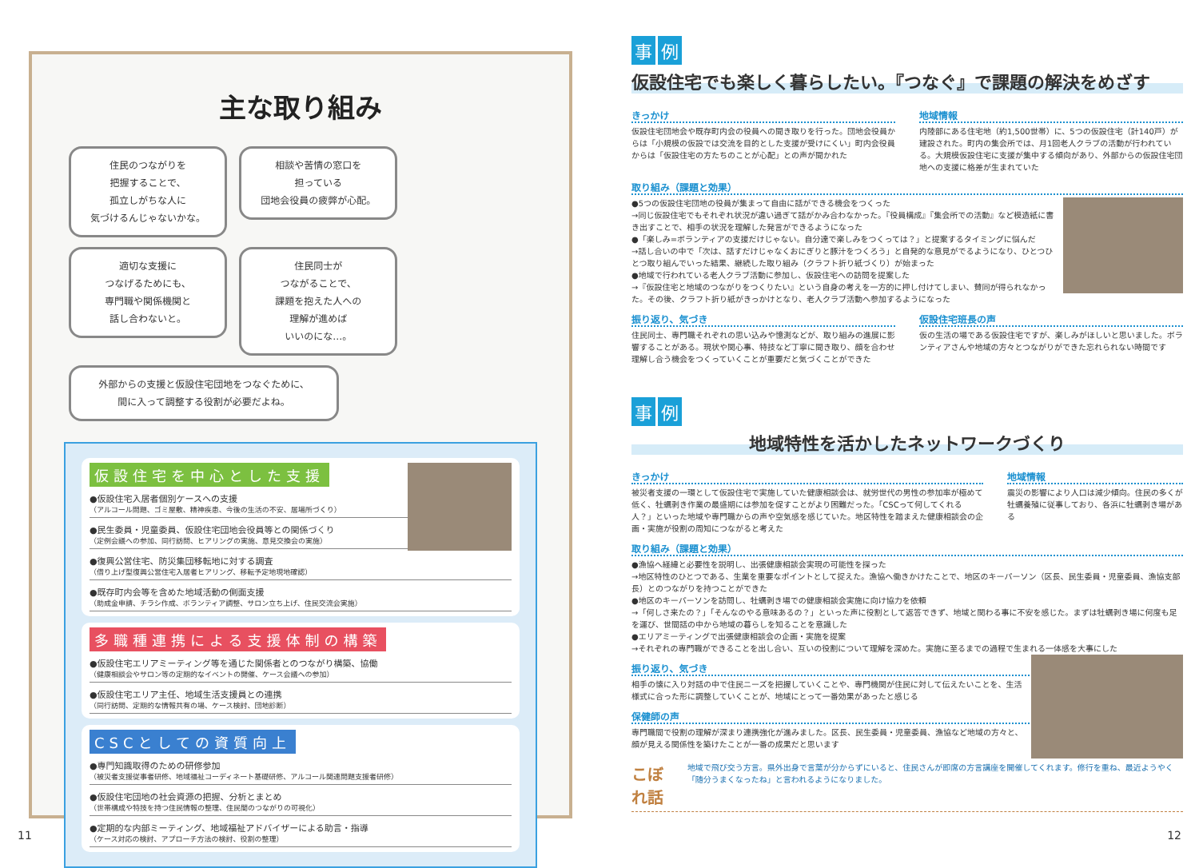主な取り組み
住民のつながりを
把握することで、
孤立しがちな人に
気づけるんじゃないかな。
相談や苦情の窓口を
担っている
団地会役員の疲弊が心配。
適切な支援に
つなげるためにも、
専門職や関係機関と
話し合わないと。
住民同士が
つながることで、
課題を抱えた人への
理解が進めば
いいのにな…。
外部からの支援と仮設住宅団地をつなぐために、
間に入って調整する役割が必要だよね。
仮設住宅を中心とした支援
●仮設住宅入居者個別ケースへの支援
（アルコール問題、ゴミ屋敷、精神疾患、今後の生活の不安、居場所づくり）
●民生委員・児童委員、仮設住宅団地会役員等との関係づくり
（定例会議への参加、同行訪問、ヒアリングの実施、意見交換会の実施）
●復興公営住宅、防災集団移転地に対する調査
（借り上げ型復興公営住宅入居者ヒアリング、移転予定地現地確認）
●既存町内会等を含めた地域活動の側面支援
（助成金申請、チラシ作成、ボランティア調整、サロン立ち上げ、住民交流会実施）
多職種連携による支援体制の構築
●仮設住宅エリアミーティング等を通じた関係者とのつながり構築、協働
（健康相談会やサロン等の定期的なイベントの開催、ケース会議への参加）
●仮設住宅エリア主任、地域生活支援員との連携
（同行訪問、定期的な情報共有の場、ケース検討、団地診断）
CSCとしての資質向上
●専門知識取得のための研修参加
（被災者支援従事者研修、地域福祉コーディネート基礎研修、アルコール関連問題支援者研修）
●仮設住宅団地の社会資源の把握、分析とまとめ
（世帯構成や特技を持つ住民情報の整理、住民間のつながりの可視化）
●定期的な内部ミーティング、地域福祉アドバイザーによる助言・指導
（ケース対応の検討、アプローチ方法の検討、役割の整理）
11
事例
仮設住宅でも楽しく暮らしたい。『つなぐ』で課題の解決をめざす
きっかけ
仮設住宅団地会や既存町内会の役員への聞き取りを行った。団地会役員からは「小規模の仮設では交流を目的とした支援が受けにくい」町内会役員からは「仮設住宅の方たちのことが心配」との声が聞かれた
地域情報
内陸部にある住宅地（約1,500世帯）に、5つの仮設住宅（計140戸）が建設された。町内の集会所では、月1回老人クラブの活動が行われている。大規模仮設住宅に支援が集中する傾向があり、外部からの仮設住宅団地への支援に格差が生まれていた
取り組み（課題と効果）
●5つの仮設住宅団地の役員が集まって自由に話ができる機会をつくった
→同じ仮設住宅でもそれぞれ状況が違い過ぎて話がかみ合わなかった。『役員構成』『集会所での活動』など模造紙に書き出すことで、相手の状況を理解した発言ができるようになった
●「楽しみ=ボランティアの支援だけじゃない。自分達で楽しみをつくっては？」と提案するタイミングに悩んだ
→話し合いの中で「次は、話すだけじゃなくおにぎりと豚汁をつくろう」と自発的な意見がでるようになり、ひとつひとつ取り組んでいった結果、継続した取り組み（クラフト折り紙づくり）が始まった
●地域で行われている老人クラブ活動に参加し、仮設住宅への訪問を提案した
→『仮設住宅と地域のつながりをつくりたい』という自身の考えを一方的に押し付けてしまい、賛同が得られなかった。その後、クラフト折り紙がきっかけとなり、老人クラブ活動へ参加するようになった
振り返り、気づき
住民同士、専門職それぞれの思い込みや憶測などが、取り組みの進展に影響することがある。現状や関心事、特技など丁寧に聞き取り、顔を合わせ理解し合う機会をつくっていくことが重要だと気づくことができた
仮設住宅班長の声
仮の生活の場である仮設住宅ですが、楽しみがほしいと思いました。ボランティアさんや地域の方々とつながりができた忘れられない時間です
事例
地域特性を活かしたネットワークづくり
きっかけ
被災者支援の一環として仮設住宅で実施していた健康相談会は、就労世代の男性の参加率が極めて低く、牡蠣剥き作業の最盛期には参加を促すことがより困難だった。「CSCって何してくれる人？」といった地域や専門職からの声や空気感を感じていた。地区特性を踏まえた健康相談会の企画・実施が役割の周知につながると考えた
地域情報
震災の影響により人口は減少傾向。住民の多くが牡蠣養殖に従事しており、各浜に牡蠣剥き場がある
取り組み（課題と効果）
●漁協へ経緯と必要性を説明し、出張健康相談会実現の可能性を探った
→地区特性のひとつである、生業を重要なポイントとして捉えた。漁協へ働きかけたことで、地区のキーパーソン（区長、民生委員・児童委員、漁協支部長）とのつながりを持つことができた
●地区のキーパーソンを訪問し、牡蠣剥き場での健康相談会実施に向け協力を依頼
→「何しさ来たの？」「そんなのやる意味あるの？」といった声に役割として返答できず、地域と関わる事に不安を感じた。まずは牡蠣剥き場に何度も足を運び、世間話の中から地域の暮らしを知ることを意識した
●エリアミーティングで出張健康相談会の企画・実施を提案
→それぞれの専門職ができることを出し合い、互いの役割について理解を深めた。実施に至るまでの過程で生まれる一体感を大事にした
振り返り、気づき
相手の懐に入り対話の中で住民ニーズを把握していくことや、専門機関が住民に対して伝えたいことを、生活様式に合った形に調整していくことが、地域にとって一番効果があったと感じる
保健師の声
専門職間で役割の理解が深まり連携強化が進みました。区長、民生委員・児童委員、漁協など地域の方々と、顔が見える関係性を築けたことが一番の成果だと思います
こぼれ話
地域で飛び交う方言。県外出身で言葉が分からずにいると、住民さんが即席の方言講座を開催してくれます。修行を重ね、最近ようやく「随分うまくなったね」と言われるようになりました。
12